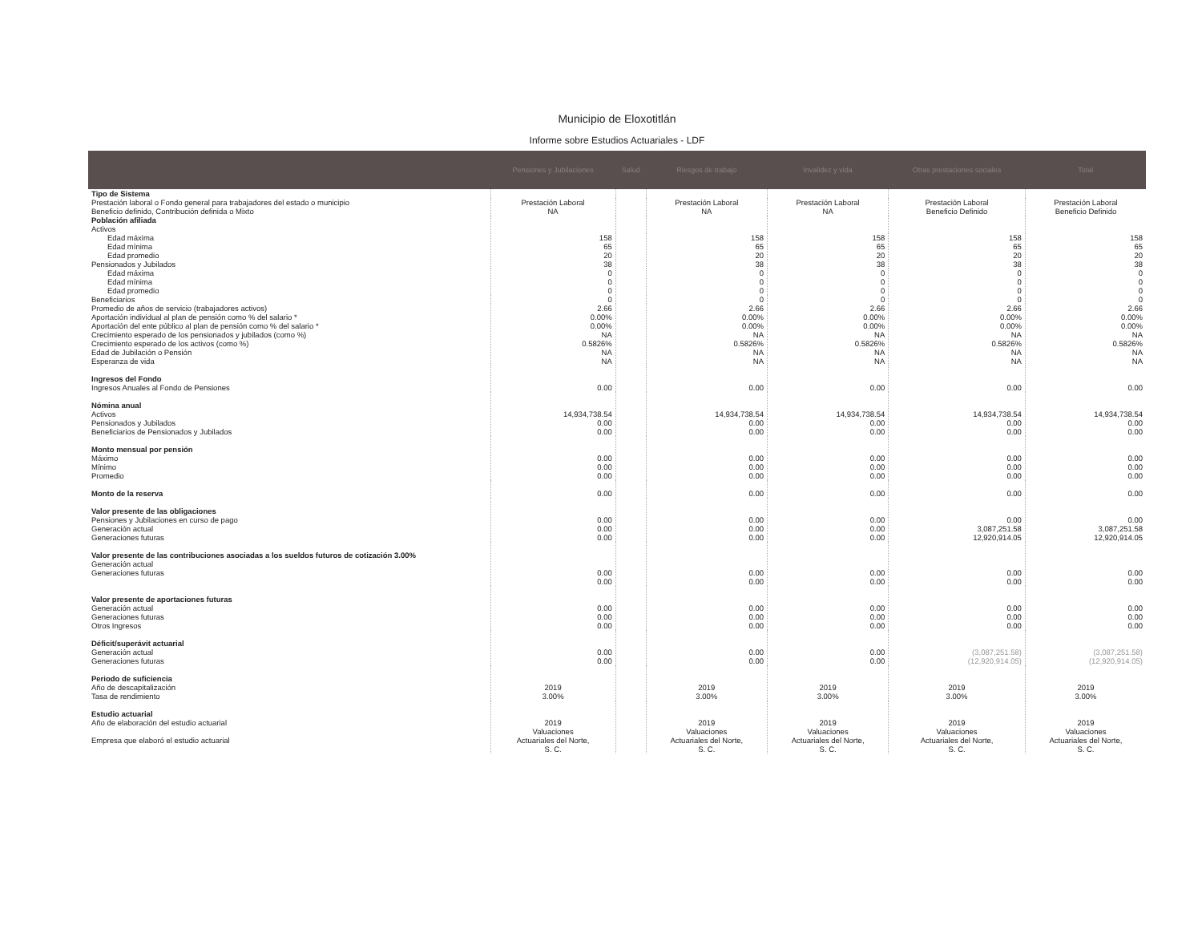Municipio de Eloxotitlán
Informe sobre Estudios Actuariales - LDF
| | Pensiones y Jubilaciones | Salud | Riesgos de trabajo | Invalidez y vida | Otras prestaciones sociales | Total |
| --- | --- | --- | --- | --- | --- | --- |
| Tipo de Sistema | | | | | | |
| Prestación laboral o Fondo general para trabajadores del estado o municipio Beneficio definido, Contribución definida o Mixto | Prestación Laboral NA | | Prestación Laboral NA | Prestación Laboral NA | Prestación Laboral Beneficio Definido | Prestación Laboral Beneficio Definido |
| Población afiliada Activos | | | | | | |
| Edad máxima Edad mínima Edad promedio | 158 65 20 | | 158 65 20 | 158 65 20 | 158 65 20 | 158 65 20 |
| Pensionados y Jubilados | 38 | | 38 | 38 | 38 | 38 |
| Edad máxima Edad mínima Edad promedio | 0 0 0 | | 0 0 0 | 0 0 0 | 0 0 0 | 0 0 0 |
| Beneficiarios | 0 | | 0 | 0 | 0 | 0 |
| Promedio de años de servicio (trabajadores activos) Aportación individual al plan de pensión como % del salario * Aportación del ente público al plan de pensión como % del salario * Crecimiento esperado de los pensionados y jubilados (como %) Crecimiento esperado de los activos (como %) Edad de Jubilación o Pensión Esperanza de vida | 2.66 0.00% 0.00% NA 0.5826% NA NA | | 2.66 0.00% 0.00% NA 0.5826% NA NA | 2.66 0.00% 0.00% NA 0.5826% NA NA | 2.66 0.00% 0.00% NA 0.5826% NA NA | 2.66 0.00% 0.00% NA 0.5826% NA NA |
| Ingresos del Fondo Ingresos Anuales al Fondo de Pensiones | 0.00 | | 0.00 | 0.00 | 0.00 | 0.00 |
| Nómina anual Activos Pensionados y Jubilados Beneficiarios de Pensionados y Jubilados | 14,934,738.54 0.00 0.00 | | 14,934,738.54 0.00 0.00 | 14,934,738.54 0.00 0.00 | 14,934,738.54 0.00 0.00 | 14,934,738.54 0.00 0.00 |
| Monto mensual por pensión Máximo Mínimo Promedio | 0.00 0.00 0.00 | | 0.00 0.00 0.00 | 0.00 0.00 0.00 | 0.00 0.00 0.00 | 0.00 0.00 0.00 |
| Monto de la reserva | 0.00 | | 0.00 | 0.00 | 0.00 | 0.00 |
| Valor presente de las obligaciones Pensiones y Jubilaciones en curso de pago Generación actual Generaciones futuras | 0.00 0.00 0.00 | | 0.00 0.00 0.00 | 0.00 0.00 0.00 | 0.00 3,087,251.58 12,920,914.05 | 0.00 3,087,251.58 12,920,914.05 |
| Valor presente de las contribuciones asociadas a los sueldos futuros de cotización 3.00% Generación actual Generaciones futuras | 0.00 0.00 | | 0.00 0.00 | 0.00 0.00 | 0.00 0.00 | 0.00 0.00 |
| Valor presente de aportaciones futuras Generación actual Generaciones futuras Otros Ingresos | 0.00 0.00 0.00 | | 0.00 0.00 0.00 | 0.00 0.00 0.00 | 0.00 0.00 0.00 | 0.00 0.00 0.00 |
| Déficit/superávit actuarial Generación actual Generaciones futuras | 0.00 0.00 | | 0.00 0.00 | 0.00 0.00 | (3,087,251.58) (12,920,914.05) | (3,087,251.58) (12,920,914.05) |
| Periodo de suficiencia Año de descapitalización Tasa de rendimiento | 2019 3.00% | | 2019 3.00% | 2019 3.00% | 2019 3.00% | 2019 3.00% |
| Estudio actuarial Año de elaboración del estudio actuarial Empresa que elaboró el estudio actuarial | 2019 Valuaciones Actuariales del Norte, S. C. | | 2019 Valuaciones Actuariales del Norte, S. C. | 2019 Valuaciones Actuariales del Norte, S. C. | 2019 Valuaciones Actuariales del Norte, S. C. | 2019 Valuaciones Actuariales del Norte, S. C. |